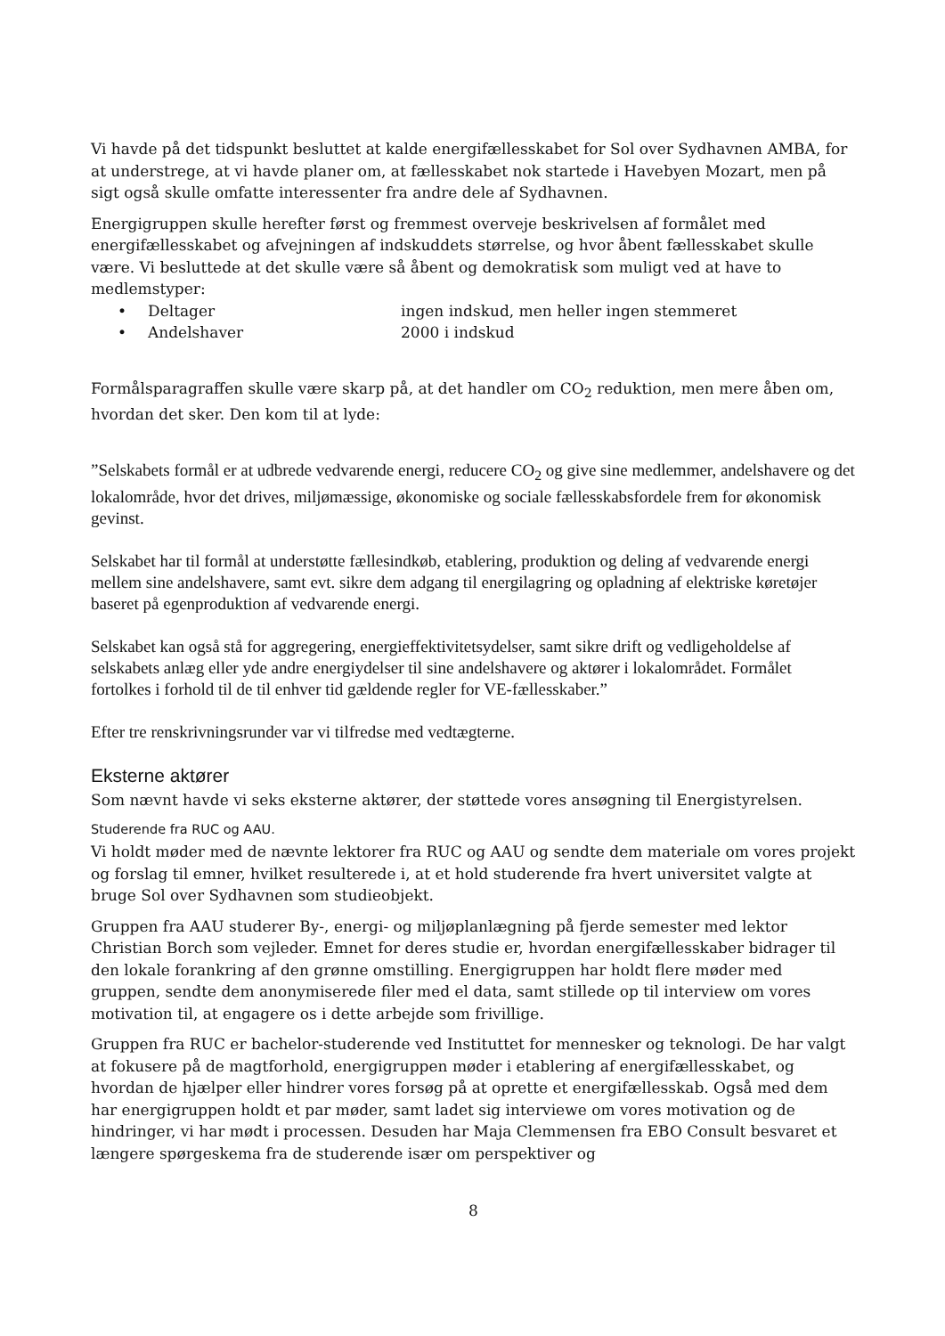Vi havde på det tidspunkt besluttet at kalde energifællesskabet for Sol over Sydhavnen AMBA, for at understrege, at vi havde planer om, at fællesskabet nok startede i Havebyen Mozart, men på sigt også skulle omfatte interessenter fra andre dele af Sydhavnen.
Energigruppen skulle herefter først og fremmest overveje beskrivelsen af formålet med energifællesskabet og afvejningen af indskuddets størrelse, og hvor åbent fællesskabet skulle være. Vi besluttede at det skulle være så åbent og demokratisk som muligt ved at have to medlemstyper:
• Deltager ingen indskud, men heller ingen stemmeret
• Andelshaver 2000 i indskud
Formålsparagraffen skulle være skarp på, at det handler om CO<sub>2</sub> reduktion, men mere åben om, hvordan det sker. Den kom til at lyde:
”Selskabets formål er at udbrede vedvarende energi, reducere CO<sub>2</sub> og give sine medlemmer, andelshavere og det lokalområde, hvor det drives, miljømæssige, økonomiske og sociale fællesskabsfordele frem for økonomisk gevinst.
Selskabet har til formål at understøtte fællesindkøb, etablering, produktion og deling af vedvarende energi mellem sine andelshavere, samt evt. sikre dem adgang til energilagring og opladning af elektriske køretøjer baseret på egenproduktion af vedvarende energi.
Selskabet kan også stå for aggregering, energieffektivitetsydelser, samt sikre drift og vedligeholdelse af selskabets anlæg eller yde andre energiydelser til sine andelshavere og aktører i lokalområdet. Formålet fortolkes i forhold til de til enhver tid gældende regler for VE-fællesskaber.”
Efter tre renskrivningsrunder var vi tilfredse med vedtægterne.
Eksterne aktører
Som nævnt havde vi seks eksterne aktører, der støttede vores ansøgning til Energistyrelsen.
Studerende fra RUC og AAU.
Vi holdt møder med de nævnte lektorer fra RUC og AAU og sendte dem materiale om vores projekt og forslag til emner, hvilket resulterede i, at et hold studerende fra hvert universitet valgte at bruge Sol over Sydhavnen som studieobjekt.
Gruppen fra AAU studerer By-, energi- og miljøplanlægning på fjerde semester med lektor Christian Borch som vejleder. Emnet for deres studie er, hvordan energifællesskaber bidrager til den lokale forankring af den grønne omstilling. Energigruppen har holdt flere møder med gruppen, sendte dem anonymiserede filer med el data, samt stillede op til interview om vores motivation til, at engagere os i dette arbejde som frivillige.
Gruppen fra RUC er bachelor-studerende ved Instituttet for mennesker og teknologi. De har valgt at fokusere på de magtforhold, energigruppen møder i etablering af energifællesskabet, og hvordan de hjælper eller hindrer vores forsøg på at oprette et energifællesskab. Også med dem har energigruppen holdt et par møder, samt ladet sig interviewe om vores motivation og de hindringer, vi har mødt i processen. Desuden har Maja Clemmensen fra EBO Consult besvaret et længere spørgeskema fra de studerende især om perspektiver og
8